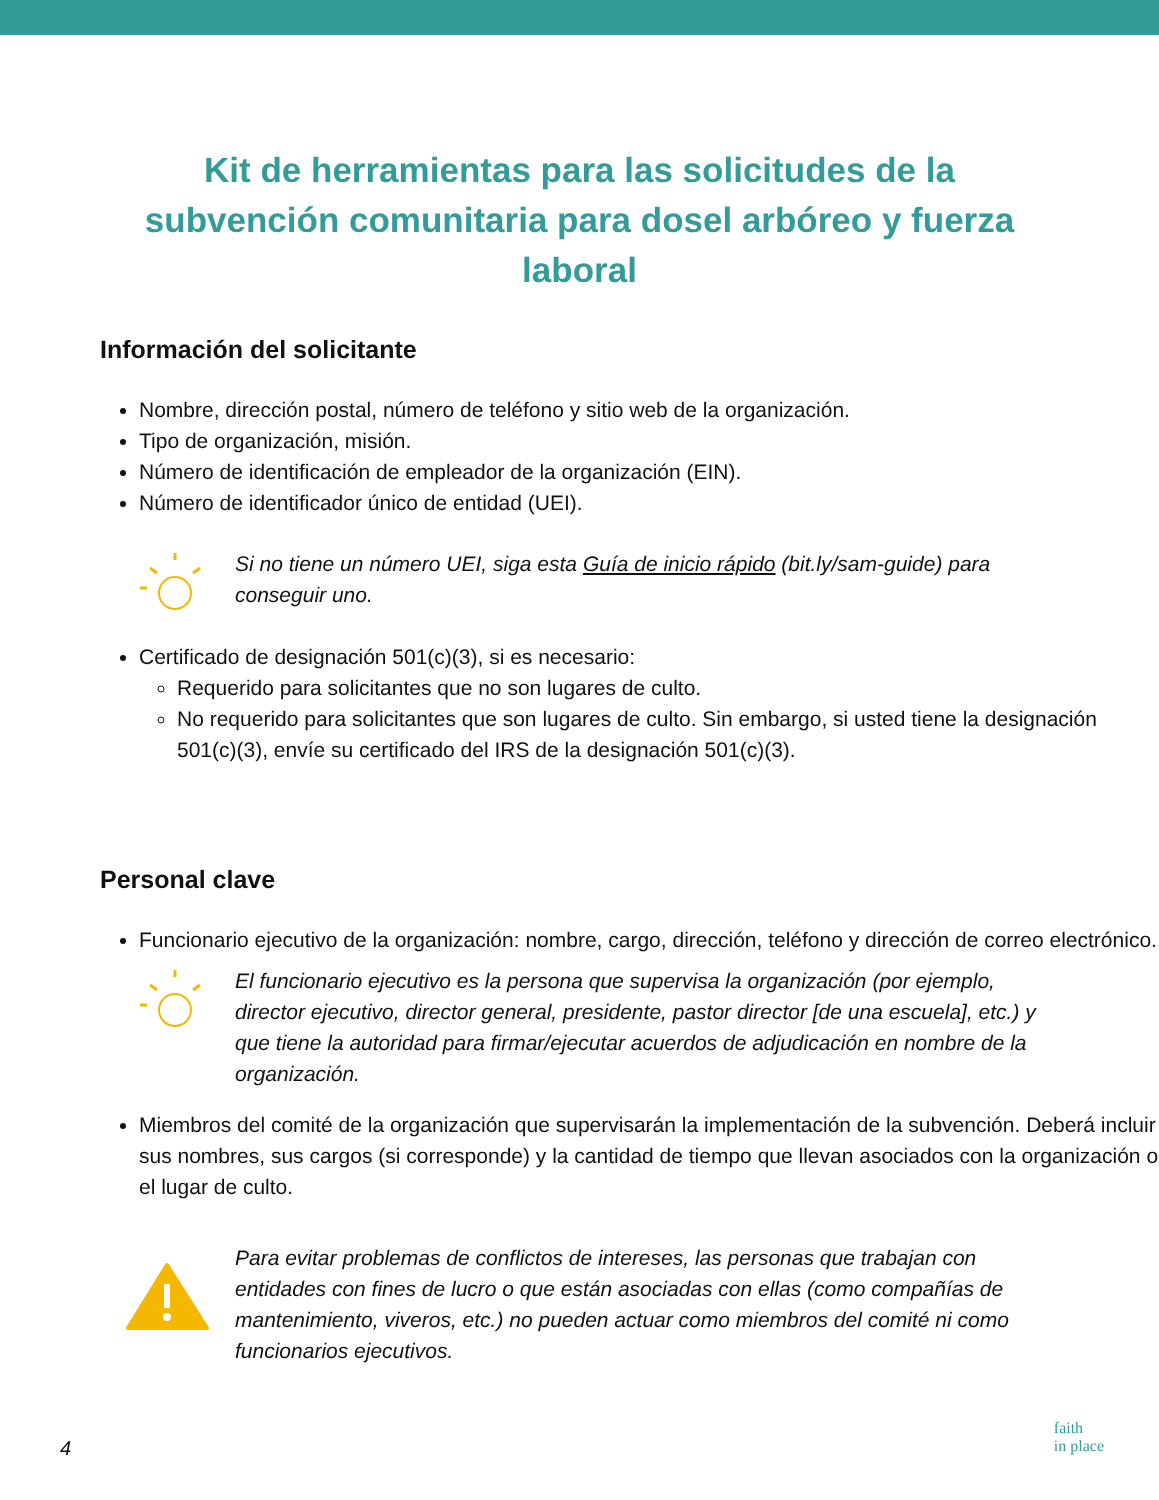Kit de herramientas para las solicitudes de la subvención comunitaria para dosel arbóreo y fuerza laboral
Información del solicitante
Nombre, dirección postal, número de teléfono y sitio web de la organización.
Tipo de organización, misión.
Número de identificación de empleador de la organización (EIN).
Número de identificador único de entidad (UEI).
Si no tiene un número UEI, siga esta Guía de inicio rápido (bit.ly/sam-guide) para conseguir uno.
Certificado de designación 501(c)(3), si es necesario:
Requerido para solicitantes que no son lugares de culto.
No requerido para solicitantes que son lugares de culto. Sin embargo, si usted tiene la designación 501(c)(3), envíe su certificado del IRS de la designación 501(c)(3).
Personal clave
Funcionario ejecutivo de la organización: nombre, cargo, dirección, teléfono y dirección de correo electrónico.
El funcionario ejecutivo es la persona que supervisa la organización (por ejemplo, director ejecutivo, director general, presidente, pastor director [de una escuela], etc.) y que tiene la autoridad para firmar/ejecutar acuerdos de adjudicación en nombre de la organización.
Miembros del comité de la organización que supervisarán la implementación de la subvención. Deberá incluir sus nombres, sus cargos (si corresponde) y la cantidad de tiempo que llevan asociados con la organización o el lugar de culto.
Para evitar problemas de conflictos de intereses, las personas que trabajan con entidades con fines de lucro o que están asociadas con ellas (como compañías de mantenimiento, viveros, etc.) no pueden actuar como miembros del comité ni como funcionarios ejecutivos.
4
faith
in place